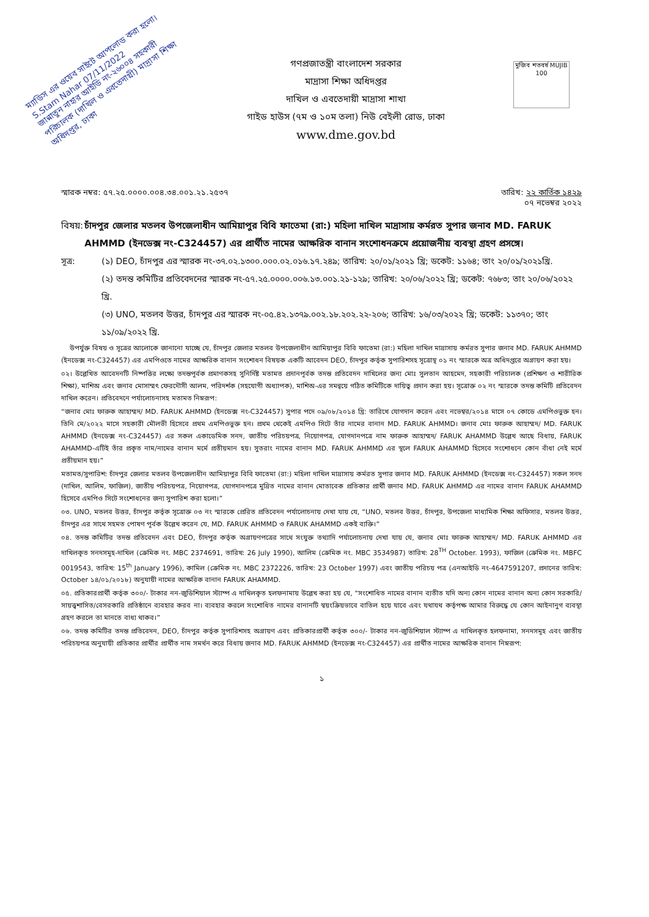ম্যাডিস এর ওয়েব সাইটে আপলোড করা হলো। S.Stam Nahar 07/11/2022
জান্নাতুন নাহার আইডি নং-২৬০০৪ সহকারী পরিচালক (দাখিল ও এবতেদায়ী) মাদ্রাসা শিক্ষা অধিদপ্তর, ঢাকা
মুজিব শতবর্ষ MUJIB 100
গণপ্রজাতন্ত্রী বাংলাদেশ সরকার
মাদ্রাসা শিক্ষা অধিদপ্তর
দাখিল ও এবতেদায়ী মাদ্রাসা শাখা
গাইড হাউস (৭ম ও ১০ম তলা) নিউ বেইলী রোড, ঢাকা
www.dme.gov.bd
স্মারক নম্বর: ৫৭.২৫.০০০০.০০৪.৩৪.০০১.২১.২৫৩৭ তারিখ: ২২ কার্তিক ১৪২৯
০৭ নভেম্বর ২০২২
বিষয়: চাঁদপুর জেলার মতলব উপজেলাধীন আমিয়াপুর বিবি ফাতেমা (রা:) মহিলা দাখিল মাদ্রাসায় কর্মরত সুপার জনাব MD. FARUK AHMMD (ইনডেক্স নং-C324457) এর প্রার্থীত নামের আক্ষরিক বানান সংশোধনক্রমে প্রয়োজনীয় ব্যবস্থা গ্রহণ প্রসঙ্গে।
সূত্র: (১) DEO, চাঁদপুর এর স্মারক নং-৩৭.০২.১৩০০.০০০.০২.০১৬.১৭.২৪৯; তারিখ: ২০/০১/২০২১ খ্রি; ডকেট: ১১৬৪; তাং ২০/০১/২০২১খ্রি.
(২) তদন্ত কমিটির প্রতিবেদনের স্মারক নং-৫৭.২৫.০০০০.০০৬.১৩.০০১.২১-১২৯; তারিখ: ২০/০৬/২০২২ খ্রি; ডকেট: ৭৬৮৩; তাং ২০/০৬/২০২২ খ্রি.
(৩) UNO, মতলব উত্তর, চাঁদপুর এর স্মারক নং-০৫.৪২.১৩৭৯.০০২.১৮.২০২.২২-২০৬; তারিখ: ১৬/০৩/২০২২ খ্রি; ডকেট: ১১৩৭০; তাং ১১/০৯/২০২২ খ্রি.
উপর্যুক্ত বিষয় ও সূত্রের আলোকে জানানো যাচ্ছে যে, চাঁদপুর জেলার মতলব উপজেলাধীন আমিয়াপুর বিবি ফাতেমা (রা:) মহিলা দাখিল মাদ্রাসায় কর্মরত সুপার জনাব MD. FARUK AHMMD (ইনডেক্স নং-C324457) এর এমপিওতে নামের আক্ষরিক বানান সংশোধন বিষয়ক একটি আবেদন DEO, চাঁদপুর কর্তৃক সুপারিশসহ সূত্রোস্থ ০১ নং স্মারকে অত্র অধিদপ্তরে অগ্রায়ণ করা হয়।
০২। উল্লেখিত আবেদনটি নিষ্পত্তির লক্ষ্যে তদন্তপূর্বক প্রমাণকসহ সুনির্দিষ্ট মতামত প্রদানপূর্বক তদন্ত প্রতিবেদন দাখিলের জন্য মোঃ সুলতান আহমেদ, সহকারী পরিচালক (প্রশিক্ষণ ও শারীরিক শিক্ষা), মাশিঅ এবং জনাব মোসাম্মৎ ফেরদৌসী আলম, পরিদর্শক (সহযোগী অধ্যাপক), মাশিঅ-এর সমন্বয়ে গঠিত কমিটিকে দায়িত্ব প্রদান করা হয়। সূত্রোক্ত ০২ নং স্মারকে তদন্ত কমিটি প্রতিবেদন দাখিল করেন। প্রতিবেদনে পর্যালোচনাসহ মতামত নিম্নরূপ:
“জনাব মোঃ ফারুক আহাম্মদ/ MD. FARUK AHMMD (ইনডেক্স নং-C324457) সুপার পদে ০৯/০৮/২০১৪ খ্রি: তারিখে যোগদান করেন এবং নভেম্বর/২০১৪ মাসে ০৭ কোডে এমপিওভুক্ত হন। তিনি মে/২০২২ মাসে সহকারী মৌলভী হিসেবে প্রথম এমপিওভুক্ত হন। প্রথম থেকেই এমপিও সিটে তাঁর নামের বানান MD. FARUK AHMMD। জনাব মোঃ ফারুক আহাম্মদ/ MD. FARUK AHMMD (ইনডেক্স নং-C324457) এর সকল একাডেমিক সনদ, জাতীয় পরিচয়পত্র, নিয়োগপত্র, যোগদানপত্রে নাম ফারুক আহাম্মদ/ FARUK AHAMMD উল্লেখ আছে বিধায়, FARUK AHAMMD-এটিই তাঁর প্রকৃত নাম/নামের বানান মর্মে প্রতীয়মান হয়। সুতরাং নামের বানান MD. FARUK AHMMD এর স্থলে FARUK AHAMMD হিসেবে সংশোধনে কোন বাঁধা নেই মর্মে প্রতীয়মান হয়।”
মতামত/সুপারিশ: চাঁদপুর জেলার মতলব উপজেলাধীন আমিয়াপুর বিবি ফাতেমা (রা:) মহিলা দাখিল মাদ্রাসায় কর্মরত সুপার জনাব MD. FARUK AHMMD (ইনডেক্স নং-C324457) সকল সনদ (দাখিল, আলিম, ফাজিল), জাতীয় পরিচয়পত্র, নিয়োগপত্র, যোগদানপত্রে মুদ্রিত নামের বানান মোতাবেক প্রতিকার প্রার্থী জনাব MD. FARUK AHMMD এর নামের বানান FARUK AHAMMD হিসেবে এমপিও সিটে সংশোধনের জন্য সুপারিশ করা হলো।”
০৩. UNO, মতলব উত্তর, চাঁদপুর কর্তৃক সূত্রোক্ত ০৩ নং স্মারকে প্রেরিত প্রতিবেদন পর্যালোচনায় দেখা যায় যে, “UNO, মতলব উত্তর, চাঁদপুর, উপজেলা মাধ্যমিক শিক্ষা অফিসার, মতলব উত্তর, চাঁদপুর এর সাথে সহমত পোষণ পূর্বক উল্লেখ করেন যে, MD. FARUK AHMMD ও FARUK AHAMMD একই ব্যক্তি।”
০৪. তদন্ত কমিটির তদন্ত প্রতিবেদন এবং DEO, চাঁদপুর কর্তৃক অগ্রায়ণপত্রের সাথে সংযুক্ত তথ্যাদি পর্যালোচনায় দেখা যায় যে, জনাব মোঃ ফারুক আহাম্মদ/ MD. FARUK AHMMD এর দাখিলকৃত সনদসমূহ-দাখিল (ক্রেমিক নং. MBC 2374691, তারিখ: 26 July 1990), আলিম (ক্রেমিক নং. MBC 3534987) তারিখ: 28<sup>TH</sup> October. 1993), ফাজিল (ক্রেমিক নং. MBFC 0019543, তারিখ: 15<sup>th</sup> January 1996), কামিল (ক্রেমিক নং. MBC 2372226, তারিখ: 23 October 1997) এবং জাতীয় পরিচয় পত্র (এনআইডি নং-4647591207, প্রদানের তারিখ: October ১৪/০১/২০১৮) অনুযায়ী নামের আক্ষরিক বানান FARUK AHAMMD.
০৫. প্রতিকারপ্রার্থী কর্তৃক ৩০০/- টাকার নন-জুডিশিয়াল স্ট্যাম্প এ দাখিলকৃত হলফনামায় উল্লেখ করা হয় যে, “সংশোধিত নামের বানান ব্যতীত যদি অন্য কোন নামের বানান অন্য কোন সরকারি/সায়ত্ত্বশাসিত/বেসরকারি প্রতিষ্ঠানে ব্যবহার করব না। ব্যবহার করলে সংশোধিত নামের বানানটি স্বয়ংক্রিয়ভাবে বাতিল হয়ে যাবে এবং যথাযথ কর্তৃপক্ষ আমার বিরুদ্ধে যে কোন আইনানুগ ব্যবস্থা গ্রহণ করলে তা মানতে বাধ্য থাকব।”
০৬. তদন্ত কমিটির তদন্ত প্রতিবেদন, DEO, চাঁদপুর কর্তৃক সুপারিশসহ অগ্রায়ণ এবং প্রতিকারপ্রার্থী কর্তৃক ৩০০/- টাকার নন-জুডিশিয়াল স্ট্যাম্প এ দাখিলকৃত হলফনামা, সনদসমূহ এবং জাতীয় পরিচয়পত্র অনুযায়ী প্রতিকার প্রার্থীর প্রার্থীত নাম সমর্থন করে বিধায় জনাব MD. FARUK AHMMD (ইনডেক্স নং-C324457) এর প্রার্থীত নামের আক্ষরিক বানান নিম্নরূপ:
১